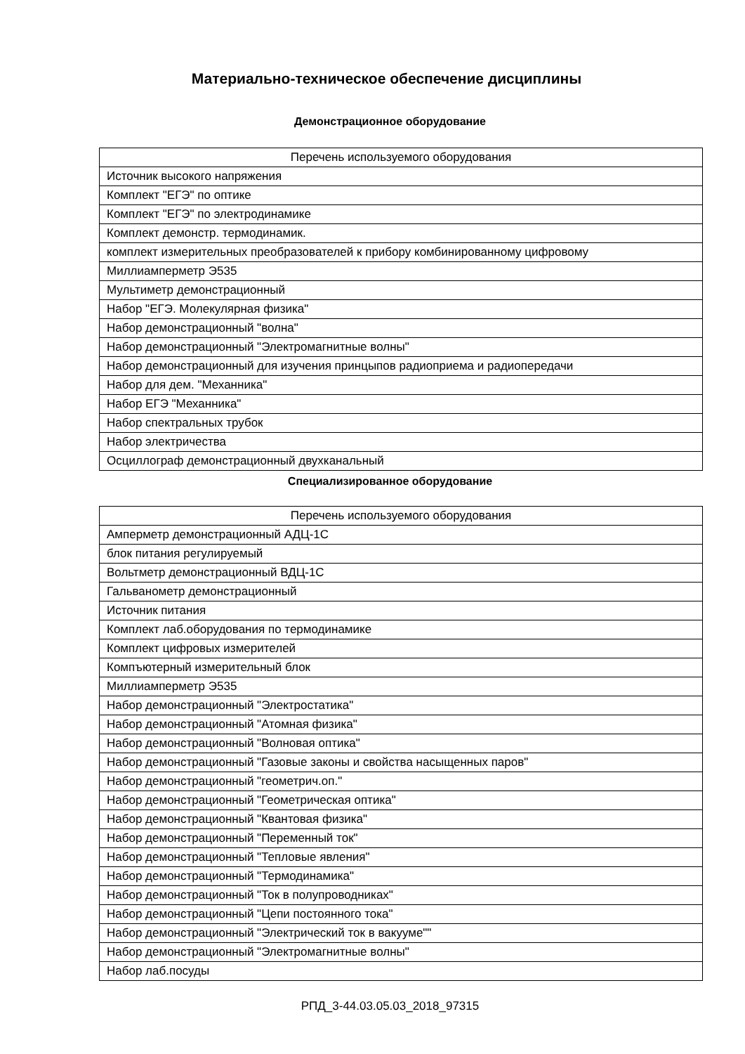Материально-техническое обеспечение дисциплины
Демонстрационное оборудование
| Перечень используемого оборудования |
| --- |
| Источник высокого напряжения |
| Комплект "ЕГЭ" по оптике |
| Комплект "ЕГЭ" по электродинамике |
| Комплект демонстр. термодинамик. |
| комплект измерительных преобразователей к прибору комбинированному цифровому |
| Миллиамперметр Э535 |
| Мультиметр демонстрационный |
| Набор "ЕГЭ. Молекулярная физика" |
| Набор демонстрационный "волна" |
| Набор демонстрационный "Электромагнитные волны" |
| Набор демонстрационный для изучения принцыпов радиоприема и радиопередачи |
| Набор для дем. "Механника" |
| Набор ЕГЭ "Механника" |
| Набор спектральных трубок |
| Набор электричества |
| Осциллограф демонстрационный двухканальный |
Специализированное оборудование
| Перечень используемого оборудования |
| --- |
| Амперметр демонстрационный АДЦ-1С |
| блок питания регулируемый |
| Вольтметр демонстрационный ВДЦ-1С |
| Гальванометр демонстрационный |
| Источник питания |
| Комплект лаб.оборудования по термодинамике |
| Комплект цифровых измерителей |
| Компъютерный измерительный блок |
| Миллиамперметр Э535 |
| Набор демонстрационный "Электростатика" |
| Набор демонстрационный "Атомная физика" |
| Набор демонстрационный "Волновая оптика" |
| Набор демонстрационный "Газовые законы и свойства насыщенных паров" |
| Набор демонстрационный "геометрич.оп." |
| Набор демонстрационный "Геометрическая оптика" |
| Набор демонстрационный "Квантовая физика" |
| Набор демонстрационный "Переменный ток" |
| Набор демонстрационный "Тепловые явления" |
| Набор демонстрационный "Термодинамика" |
| Набор демонстрационный "Ток в полупроводниках" |
| Набор демонстрационный "Цепи постоянного тока" |
| Набор демонстрационный "Электрический ток в вакууме"" |
| Набор демонстрационный "Электромагнитные волны" |
| Набор лаб.посуды |
РПД_3-44.03.05.03_2018_97315